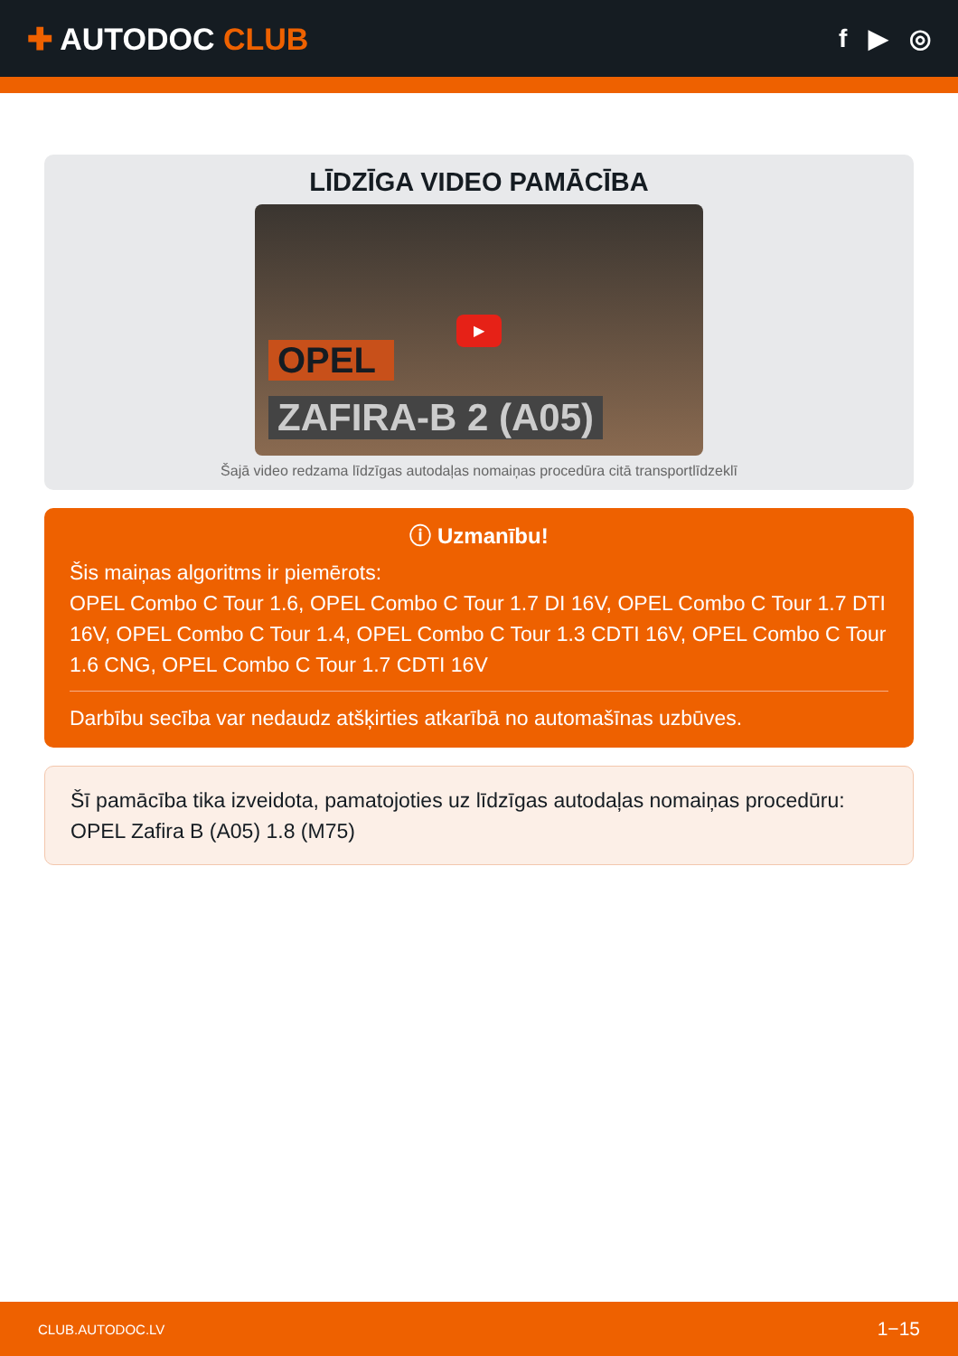✚ AUTODOC CLUB
f ▶ ◎
LĪDZĪGA VIDEO PAMĀCĪBA
▶
OPEL
ZAFIRA-B 2 (A05)
Šajā video redzama līdzīgas autodaļas nomaiņas procedūra citā transportlīdzeklī
ⓘ Uzmanību!
Šis maiņas algoritms ir piemērots:
OPEL Combo C Tour 1.6, OPEL Combo C Tour 1.7 DI 16V, OPEL Combo C Tour 1.7 DTI 16V, OPEL Combo C Tour 1.4, OPEL Combo C Tour 1.3 CDTI 16V, OPEL Combo C Tour 1.6 CNG, OPEL Combo C Tour 1.7 CDTI 16V
Darbību secība var nedaudz atšķirties atkarībā no automašīnas uzbūves.
Šī pamācība tika izveidota, pamatojoties uz līdzīgas autodaļas nomaiņas procedūru: OPEL Zafira B (A05) 1.8 (M75)
CLUB.AUTODOC.LV 1−15